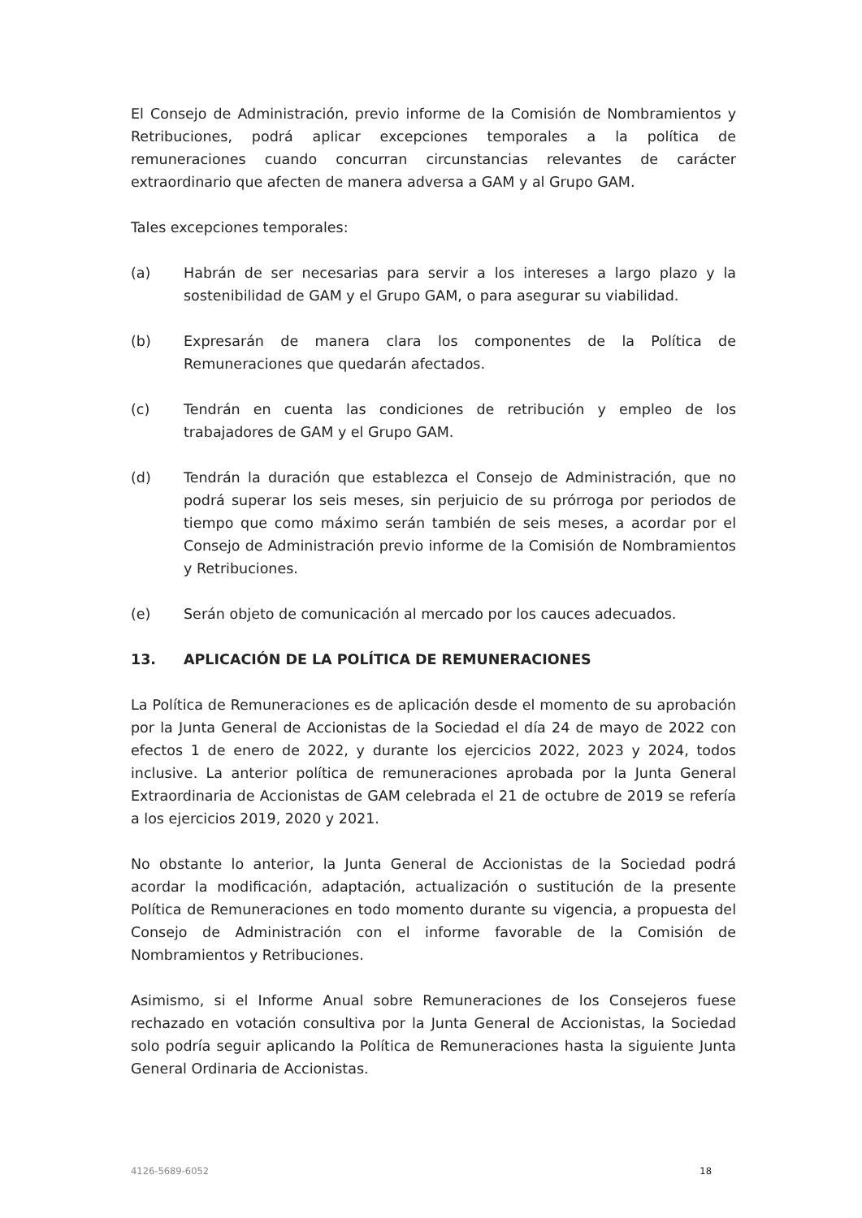El Consejo de Administración, previo informe de la Comisión de Nombramientos y Retribuciones, podrá aplicar excepciones temporales a la política de remuneraciones cuando concurran circunstancias relevantes de carácter extraordinario que afecten de manera adversa a GAM y al Grupo GAM.
Tales excepciones temporales:
(a) Habrán de ser necesarias para servir a los intereses a largo plazo y la sostenibilidad de GAM y el Grupo GAM, o para asegurar su viabilidad.
(b) Expresarán de manera clara los componentes de la Política de Remuneraciones que quedarán afectados.
(c) Tendrán en cuenta las condiciones de retribución y empleo de los trabajadores de GAM y el Grupo GAM.
(d) Tendrán la duración que establezca el Consejo de Administración, que no podrá superar los seis meses, sin perjuicio de su prórroga por periodos de tiempo que como máximo serán también de seis meses, a acordar por el Consejo de Administración previo informe de la Comisión de Nombramientos y Retribuciones.
(e) Serán objeto de comunicación al mercado por los cauces adecuados.
13. APLICACIÓN DE LA POLÍTICA DE REMUNERACIONES
La Política de Remuneraciones es de aplicación desde el momento de su aprobación por la Junta General de Accionistas de la Sociedad el día 24 de mayo de 2022 con efectos 1 de enero de 2022, y durante los ejercicios 2022, 2023 y 2024, todos inclusive. La anterior política de remuneraciones aprobada por la Junta General Extraordinaria de Accionistas de GAM celebrada el 21 de octubre de 2019 se refería a los ejercicios 2019, 2020 y 2021.
No obstante lo anterior, la Junta General de Accionistas de la Sociedad podrá acordar la modificación, adaptación, actualización o sustitución de la presente Política de Remuneraciones en todo momento durante su vigencia, a propuesta del Consejo de Administración con el informe favorable de la Comisión de Nombramientos y Retribuciones.
Asimismo, si el Informe Anual sobre Remuneraciones de los Consejeros fuese rechazado en votación consultiva por la Junta General de Accionistas, la Sociedad solo podría seguir aplicando la Política de Remuneraciones hasta la siguiente Junta General Ordinaria de Accionistas.
4126-5689-6052 18